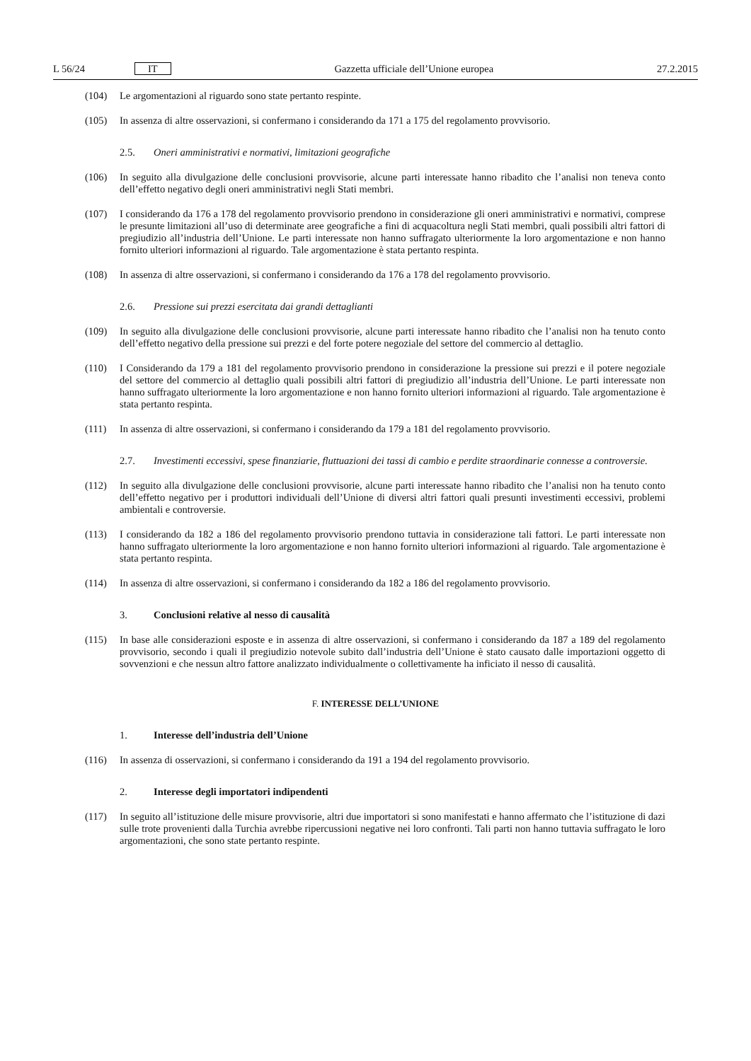L 56/24 IT
Gazzetta ufficiale dell’Unione europea 27.2.2015
(104) Le argomentazioni al riguardo sono state pertanto respinte.
(105) In assenza di altre osservazioni, si confermano i considerando da 171 a 175 del regolamento provvisorio.
2.5. Oneri amministrativi e normativi, limitazioni geografiche
(106) In seguito alla divulgazione delle conclusioni provvisorie, alcune parti interessate hanno ribadito che l’analisi non teneva conto dell’effetto negativo degli oneri amministrativi negli Stati membri.
(107) I considerando da 176 a 178 del regolamento provvisorio prendono in considerazione gli oneri amministrativi e normativi, comprese le presunte limitazioni all’uso di determinate aree geografiche a fini di acquacoltura negli Stati membri, quali possibili altri fattori di pregiudizio all’industria dell’Unione. Le parti interessate non hanno suffragato ulteriormente la loro argomentazione e non hanno fornito ulteriori informazioni al riguardo. Tale argomentazione è stata pertanto respinta.
(108) In assenza di altre osservazioni, si confermano i considerando da 176 a 178 del regolamento provvisorio.
2.6. Pressione sui prezzi esercitata dai grandi dettaglianti
(109) In seguito alla divulgazione delle conclusioni provvisorie, alcune parti interessate hanno ribadito che l’analisi non ha tenuto conto dell’effetto negativo della pressione sui prezzi e del forte potere negoziale del settore del commercio al dettaglio.
(110) I Considerando da 179 a 181 del regolamento provvisorio prendono in considerazione la pressione sui prezzi e il potere negoziale del settore del commercio al dettaglio quali possibili altri fattori di pregiudizio all’industria dell’Unione. Le parti interessate non hanno suffragato ulteriormente la loro argomentazione e non hanno fornito ulteriori informazioni al riguardo. Tale argomentazione è stata pertanto respinta.
(111) In assenza di altre osservazioni, si confermano i considerando da 179 a 181 del regolamento provvisorio.
2.7. Investimenti eccessivi, spese finanziarie, fluttuazioni dei tassi di cambio e perdite straordinarie connesse a controversie.
(112) In seguito alla divulgazione delle conclusioni provvisorie, alcune parti interessate hanno ribadito che l’analisi non ha tenuto conto dell’effetto negativo per i produttori individuali dell’Unione di diversi altri fattori quali presunti investimenti eccessivi, problemi ambientali e controversie.
(113) I considerando da 182 a 186 del regolamento provvisorio prendono tuttavia in considerazione tali fattori. Le parti interessate non hanno suffragato ulteriormente la loro argomentazione e non hanno fornito ulteriori informazioni al riguardo. Tale argomentazione è stata pertanto respinta.
(114) In assenza di altre osservazioni, si confermano i considerando da 182 a 186 del regolamento provvisorio.
3. Conclusioni relative al nesso di causalità
(115) In base alle considerazioni esposte e in assenza di altre osservazioni, si confermano i considerando da 187 a 189 del regolamento provvisorio, secondo i quali il pregiudizio notevole subito dall’industria dell’Unione è stato causato dalle importazioni oggetto di sovvenzioni e che nessun altro fattore analizzato individualmente o colletti­vamente ha inficiato il nesso di causalità.
F. INTERESSE DELL’UNIONE
1. Interesse dell’industria dell’Unione
(116) In assenza di osservazioni, si confermano i considerando da 191 a 194 del regolamento provvisorio.
2. Interesse degli importatori indipendenti
(117) In seguito all’istituzione delle misure provvisorie, altri due importatori si sono manifestati e hanno affermato che l’istituzione di dazi sulle trote provenienti dalla Turchia avrebbe ripercussioni negative nei loro confronti. Tali parti non hanno tuttavia suffragato le loro argomentazioni, che sono state pertanto respinte.